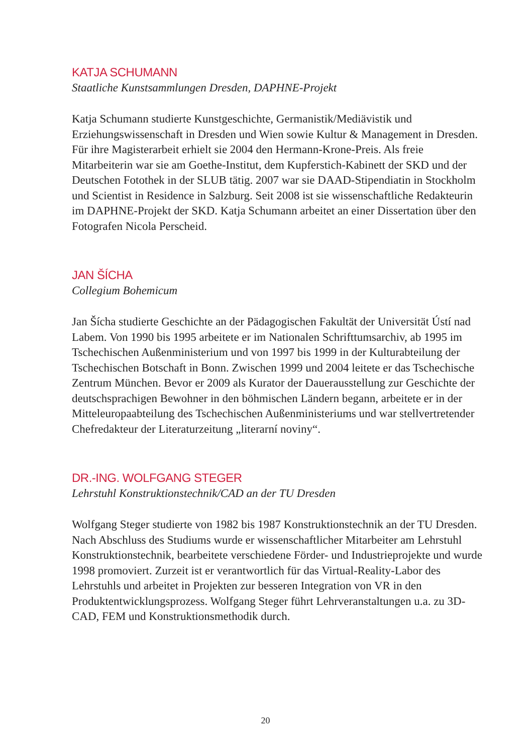KATJA SCHUMANN
Staatliche Kunstsammlungen Dresden, DAPHNE-Projekt
Katja Schumann studierte Kunstgeschichte, Germanistik/Mediävistik und Erziehungswissenschaft in Dresden und Wien sowie Kultur & Management in Dresden. Für ihre Magisterarbeit erhielt sie 2004 den Hermann-Krone-Preis. Als freie Mitarbeiterin war sie am Goethe-Institut, dem Kupferstich-Kabinett der SKD und der Deutschen Fotothek in der SLUB tätig. 2007 war sie DAAD-Stipendiatin in Stockholm und Scientist in Residence in Salzburg. Seit 2008 ist sie wissenschaftliche Redakteurin im DAPHNE-Projekt der SKD. Katja Schumann arbeitet an einer Dissertation über den Fotografen Nicola Perscheid.
JAN ŠÍCHA
Collegium Bohemicum
Jan Šícha studierte Geschichte an der Pädagogischen Fakultät der Universität Ústí nad Labem. Von 1990 bis 1995 arbeitete er im Nationalen Schrifttumsarchiv, ab 1995 im Tschechischen Außenministerium und von 1997 bis 1999 in der Kulturabteilung der Tschechischen Botschaft in Bonn. Zwischen 1999 und 2004 leitete er das Tschechische Zentrum München. Bevor er 2009 als Kurator der Dauerausstellung zur Geschichte der deutschsprachigen Bewohner in den böhmischen Ländern begann, arbeitete er in der Mitteleuropaabteilung des Tschechischen Außenministeriums und war stellvertretender Chefredakteur der Literaturzeitung „literarní noviny“.
DR.-ING. WOLFGANG STEGER
Lehrstuhl Konstruktionstechnik/CAD an der TU Dresden
Wolfgang Steger studierte von 1982 bis 1987 Konstruktionstechnik an der TU Dresden. Nach Abschluss des Studiums wurde er wissenschaftlicher Mitarbeiter am Lehrstuhl Konstruktionstechnik, bearbeitete verschiedene Förder- und Industrieprojekte und wurde 1998 promoviert. Zurzeit ist er verantwortlich für das Virtual-Reality-Labor des Lehrstuhls und arbeitet in Projekten zur besseren Integration von VR in den Produktentwicklungsprozess. Wolfgang Steger führt Lehrveranstaltungen u.a. zu 3D-CAD, FEM und Konstruktionsmethodik durch.
20